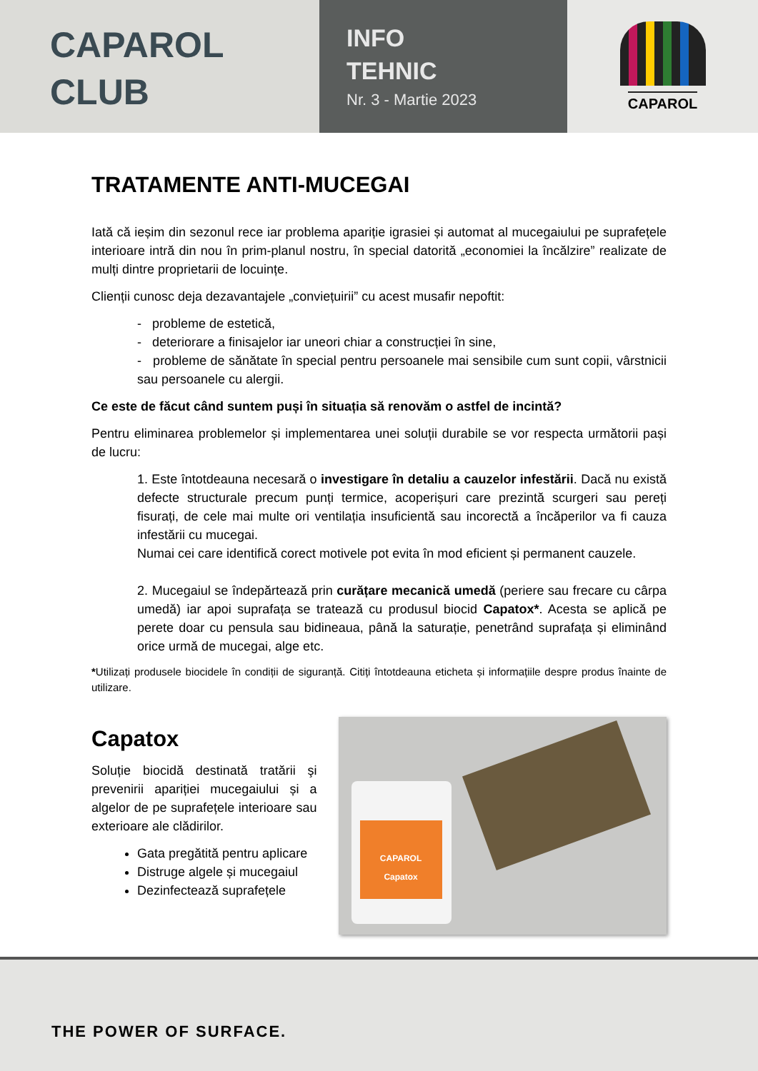CAPAROL
CLUB
INFO
TEHNIC
Nr. 3 - Martie 2023
CAPAROL
TRATAMENTE ANTI-MUCEGAI
Iată că ieșim din sezonul rece iar problema apariție igrasiei și automat al mucegaiului pe suprafețele interioare intră din nou în prim-planul nostru, în special datorită „economiei la încălzire” realizate de mulți dintre proprietarii de locuințe.
Clienții cunosc deja dezavantajele „conviețuirii” cu acest musafir nepoftit:
- probleme de estetică,
- deteriorare a finisajelor iar uneori chiar a construcției în sine,
- probleme de sănătate în special pentru persoanele mai sensibile cum sunt copii, vârstnicii sau persoanele cu alergii.
Ce este de făcut când suntem puși în situația să renovăm o astfel de incintă?
Pentru eliminarea problemelor și implementarea unei soluții durabile se vor respecta următorii pași de lucru:
1. Este întotdeauna necesară o investigare în detaliu a cauzelor infestării. Dacă nu există defecte structurale precum punți termice, acoperișuri care prezintă scurgeri sau pereți fisurați, de cele mai multe ori ventilația insuficientă sau incorectă a încăperilor va fi cauza infestării cu mucegai.
Numai cei care identifică corect motivele pot evita în mod eficient și permanent cauzele.
2. Mucegaiul se îndepărtează prin curățare mecanică umedă (periere sau frecare cu cârpa umedă) iar apoi suprafața se tratează cu produsul biocid Capatox*. Acesta se aplică pe perete doar cu pensula sau bidineaua, până la saturație, penetrând suprafața și eliminând orice urmă de mucegai, alge etc.
*Utilizați produsele biocidele în condiții de siguranță. Citiți întotdeauna eticheta și informațiile despre produs înainte de utilizare.
Capatox
Soluție biocidă destinată tratării şi prevenirii apariției mucegaiului și a algelor de pe suprafețele interioare sau exterioare ale clădirilor.
Gata pregătită pentru aplicare
Distruge algele și mucegaiul
Dezinfectează suprafețele
CAPAROL
Capatox
THE POWER OF SURFACE.